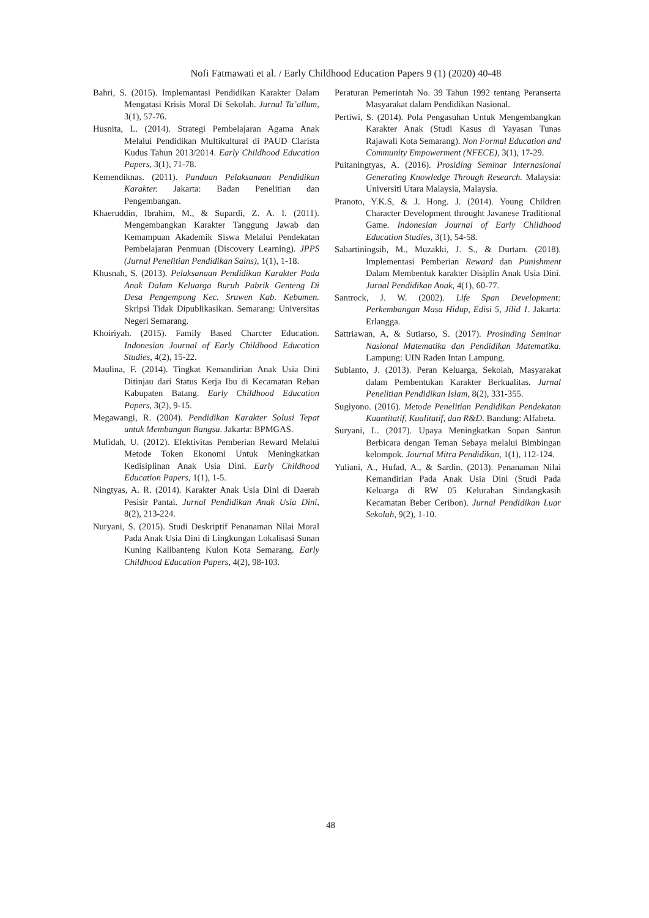Nofi Fatmawati et al. / Early Childhood Education Papers 9 (1) (2020) 40-48
Bahri, S. (2015). Implemantasi Pendidikan Karakter Dalam Mengatasi Krisis Moral Di Sekolah. Jurnal Ta’allum, 3(1), 57-76.
Husnita, L. (2014). Strategi Pembelajaran Agama Anak Melalui Pendidikan Multikultural di PAUD Clarista Kudus Tahun 2013/2014. Early Childhood Education Papers, 3(1), 71-78.
Kemendiknas. (2011). Panduan Pelaksanaan Pendidikan Karakter. Jakarta: Badan Penelitian dan Pengembangan.
Khaeruddin, Ibrahim, M., & Supardi, Z. A. I. (2011). Mengembangkan Karakter Tanggung Jawab dan Kemampuan Akademik Siswa Melalui Pendekatan Pembelajaran Penmuan (Discovery Learning). JPPS (Jurnal Penelitian Pendidikan Sains), 1(1), 1-18.
Khusnah, S. (2013). Pelaksanaan Pendidikan Karakter Pada Anak Dalam Keluarga Buruh Pabrik Genteng Di Desa Pengempong Kec. Sruwen Kab. Kebumen. Skripsi Tidak Dipublikasikan. Semarang: Universitas Negeri Semarang.
Khoiriyah. (2015). Family Based Charcter Education. Indonesian Journal of Early Childhood Education Studies, 4(2), 15-22.
Maulina, F. (2014). Tingkat Kemandirian Anak Usia Dini Ditinjau dari Status Kerja Ibu di Kecamatan Reban Kabupaten Batang. Early Childhood Education Papers, 3(2), 9-15.
Megawangi, R. (2004). Pendidikan Karakter Solusi Tepat untuk Membangun Bangsa. Jakarta: BPMGAS.
Mufidah, U. (2012). Efektivitas Pemberian Reward Melalui Metode Token Ekonomi Untuk Meningkatkan Kedisiplinan Anak Usia Dini. Early Childhood Education Papers, 1(1), 1-5.
Ningtyas, A. R. (2014). Karakter Anak Usia Dini di Daerah Pesisir Pantai. Jurnal Pendidikan Anak Usia Dini, 8(2), 213-224.
Nuryani, S. (2015). Studi Deskriptif Penanaman Nilai Moral Pada Anak Usia Dini di Lingkungan Lokalisasi Sunan Kuning Kalibanteng Kulon Kota Semarang. Early Childhood Education Papers, 4(2), 98-103.
Peraturan Pemerintah No. 39 Tahun 1992 tentang Peranserta Masyarakat dalam Pendidikan Nasional.
Pertiwi, S. (2014). Pola Pengasuhan Untuk Mengembangkan Karakter Anak (Studi Kasus di Yayasan Tunas Rajawali Kota Semarang). Non Formal Education and Community Empowerment (NFECE), 3(1), 17-29.
Puitaningtyas, A. (2016). Prosiding Seminar Internasional Generating Knowledge Through Research. Malaysia: Universiti Utara Malaysia, Malaysia.
Pranoto, Y.K.S, & J. Hong. J. (2014). Young Children Character Development throught Javanese Traditional Game. Indonesian Journal of Early Childhood Education Studies, 3(1), 54-58.
Sabartiningsih, M., Muzakki, J. S., & Durtam. (2018). Implementasi Pemberian Reward dan Punishment Dalam Membentuk karakter Disiplin Anak Usia Dini. Jurnal Pendidikan Anak, 4(1), 60-77.
Santrock, J. W. (2002). Life Span Development: Perkembangan Masa Hidup, Edisi 5, Jilid 1. Jakarta: Erlangga.
Sattriawan, A, & Sutiarso, S. (2017). Prosinding Seminar Nasional Matematika dan Pendidikan Matematika. Lampung: UIN Raden Intan Lampung.
Subianto, J. (2013). Peran Keluarga, Sekolah, Masyarakat dalam Pembentukan Karakter Berkualitas. Jurnal Penelitian Pendidikan Islam, 8(2), 331-355.
Sugiyono. (2016). Metode Penelitian Pendidikan Pendekatan Kuantitatif, Kualitatif, dan R&D. Bandung: Alfabeta.
Suryani, L. (2017). Upaya Meningkatkan Sopan Santun Berbicara dengan Teman Sebaya melalui Bimbingan kelompok. Journal Mitra Pendidikan, 1(1), 112-124.
Yuliani, A., Hufad, A., & Sardin. (2013). Penanaman Nilai Kemandirian Pada Anak Usia Dini (Studi Pada Keluarga di RW 05 Kelurahan Sindangkasih Kecamatan Beber Ceribon). Jurnal Pendidikan Luar Sekolah, 9(2), 1-10.
48